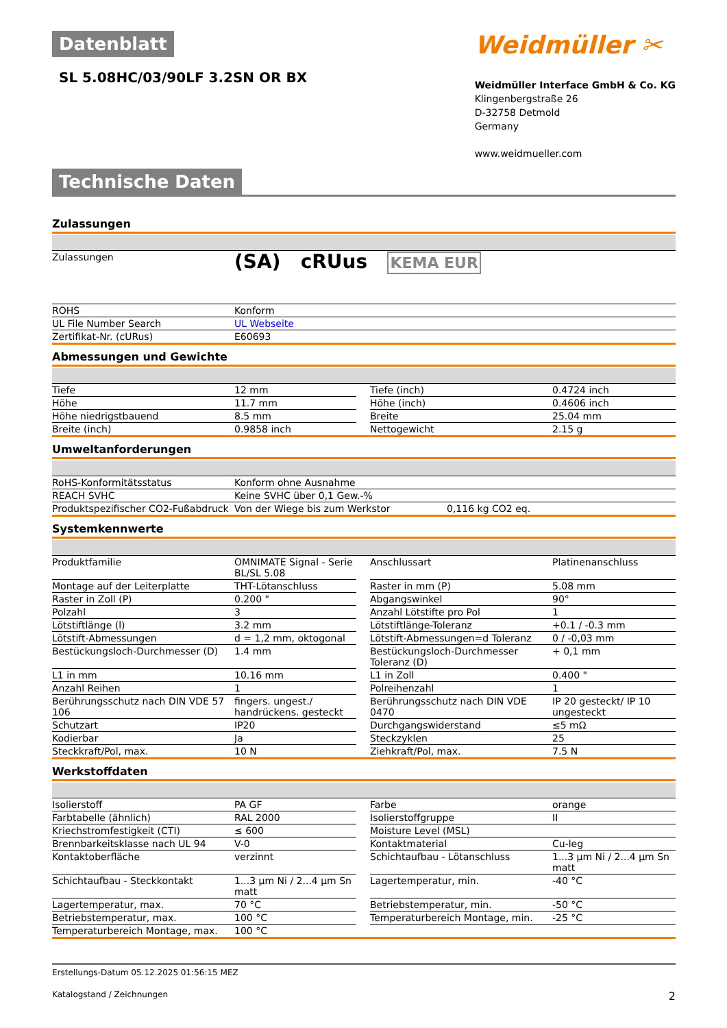Datenblatt
SL 5.08HC/03/90LF 3.2SN OR BX
Weidmüller ✂
Weidmüller Interface GmbH & Co. KG
Klingenbergstraße 26
D-32758 Detmold
Germany
www.weidmueller.com
Technische Daten
Zulassungen
| Zulassungen | (SA) c RU us KEMA EUR |
| ROHS | Konform |
| UL File Number Search | UL Webseite |
| Zertifikat-Nr. (cURus) | E60693 |
Abmessungen und Gewichte
| Tiefe | 12 mm | | Tiefe (inch) | 0.4724 inch |
| Höhe | 11.7 mm | | Höhe (inch) | 0.4606 inch |
| Höhe niedrigstbauend | 8.5 mm | | Breite | 25.04 mm |
| Breite (inch) | 0.9858 inch | | Nettogewicht | 2.15 g |
Umweltanforderungen
| RoHS-Konformitätsstatus | Konform ohne Ausnahme | |
| REACH SVHC | Keine SVHC über 0,1 Gew.-% | |
| Produktspezifischer CO2-Fußabdruck | Von der Wiege bis zum Werkstor | 0,116 kg CO2 eq. |
Systemkennwerte
| Produktfamilie | OMNIMATE Signal - Serie BL/SL 5.08 | | Anschlussart | Platinenanschluss |
| Montage auf der Leiterplatte | THT-Lötanschluss | | Raster in mm (P) | 5.08 mm |
| Raster in Zoll (P) | 0.200 " | | Abgangswinkel | 90° |
| Polzahl | 3 | | Anzahl Lötstifte pro Pol | 1 |
| Lötstiftlänge (l) | 3.2 mm | | Lötstiftlänge-Toleranz | +0.1 / -0.3 mm |
| Lötstift-Abmessungen | d = 1,2 mm, oktogonal | | Lötstift-Abmessungen=d Toleranz | 0 / -0,03 mm |
| Bestückungsloch-Durchmesser (D) | 1.4 mm | | Bestückungsloch-Durchmesser Toleranz (D) | + 0,1 mm |
| L1 in mm | 10.16 mm | | L1 in Zoll | 0.400 " |
| Anzahl Reihen | 1 | | Polreihenzahl | 1 |
| Berührungsschutz nach DIN VDE 57 106 | fingers. ungest./ handrückens. gesteckt | | Berührungsschutz nach DIN VDE 0470 | IP 20 gesteckt/ IP 10 ungesteckt |
| Schutzart | IP20 | | Durchgangswiderstand | ≤5 mΩ |
| Kodierbar | Ja | | Steckzyklen | 25 |
| Steckkraft/Pol, max. | 10 N | | Ziehkraft/Pol, max. | 7.5 N |
Werkstoffdaten
| Isolierstoff | PA GF | | Farbe | orange |
| Farbtabelle (ähnlich) | RAL 2000 | | Isolierstoffgruppe | II |
| Kriechstromfestigkeit (CTI) | ≤ 600 | | Moisture Level (MSL) | |
| Brennbarkeitsklasse nach UL 94 | V-0 | | Kontaktmaterial | Cu-leg |
| Kontaktoberfläche | verzinnt | | Schichtaufbau - Lötanschluss | 1...3 µm Ni / 2...4 µm Sn matt |
| Schichtaufbau - Steckkontakt | 1...3 µm Ni / 2...4 µm Sn matt | | Lagertemperatur, min. | -40 °C |
| Lagertemperatur, max. | 70 °C | | Betriebstemperatur, min. | -50 °C |
| Betriebstemperatur, max. | 100 °C | | Temperaturbereich Montage, min. | -25 °C |
| Temperaturbereich Montage, max. | 100 °C | | | |
Erstellungs-Datum 05.12.2025 01:56:15 MEZ
Katalogstand / Zeichnungen 2